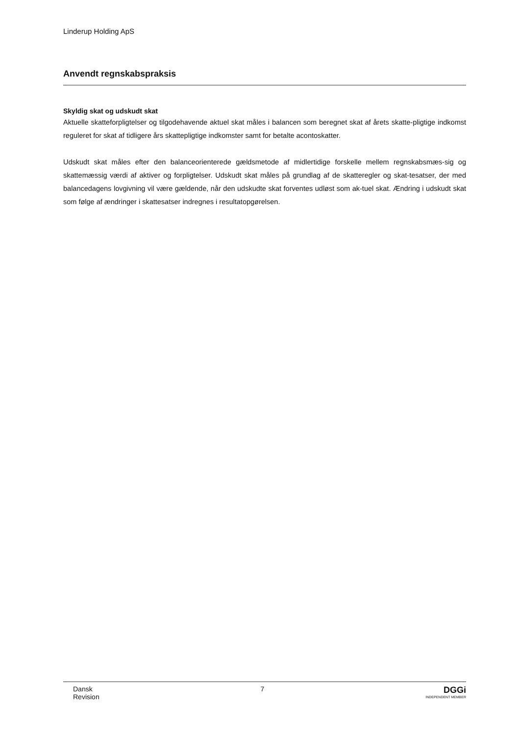Linderup Holding ApS
Anvendt regnskabspraksis
Skyldig skat og udskudt skat
Aktuelle skatteforpligtelser og tilgodehavende aktuel skat måles i balancen som beregnet skat af årets skatte-pligtige indkomst reguleret for skat af tidligere års skattepligtige indkomster samt for betalte acontoskatter.
Udskudt skat måles efter den balanceorienterede gældsmetode af midlertidige forskelle mellem regnskabsmæs-sig og skattemæssig værdi af aktiver og forpligtelser. Udskudt skat måles på grundlag af de skatteregler og skat-tesatser, der med balancedagens lovgivning vil være gældende, når den udskudte skat forventes udløst som ak-tuel skat. Ændring i udskudt skat som følge af ændringer i skattesatser indregnes i resultatopgørelsen.
Dansk
Revision
7
DGGi
INDEPENDENT MEMBER